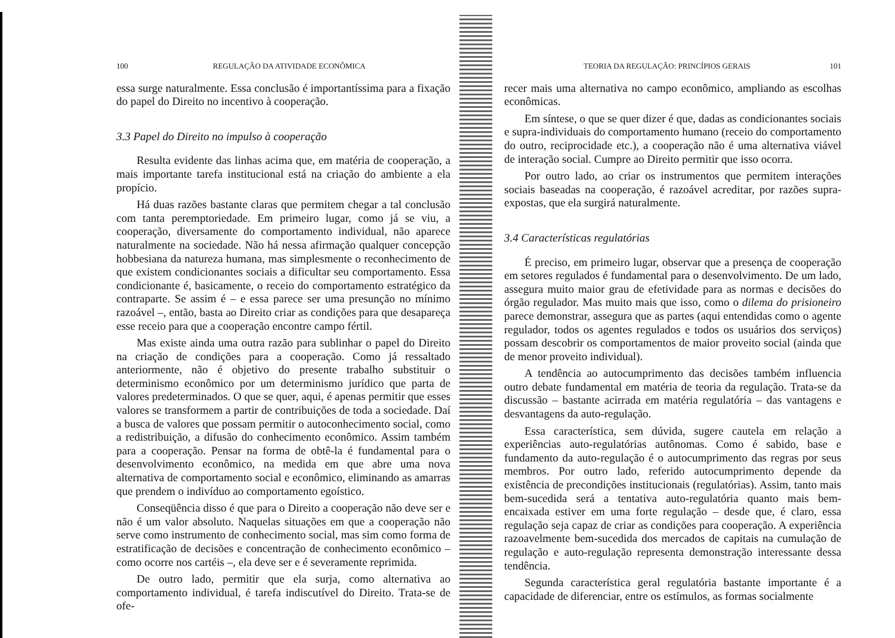100 REGULAÇÃO DA ATIVIDADE ECONÔMICA
essa surge naturalmente. Essa conclusão é importantíssima para a fixação do papel do Direito no incentivo à cooperação.
3.3 Papel do Direito no impulso à cooperação
Resulta evidente das linhas acima que, em matéria de cooperação, a mais importante tarefa institucional está na criação do ambiente a ela propício.
Há duas razões bastante claras que permitem chegar a tal conclusão com tanta peremptoriedade. Em primeiro lugar, como já se viu, a cooperação, diversamente do comportamento individual, não aparece naturalmente na sociedade. Não há nessa afirmação qualquer concepção hobbesiana da natureza humana, mas simplesmente o reconhecimento de que existem condicionantes sociais a dificultar seu comportamento. Essa condicionante é, basicamente, o receio do comportamento estratégico da contraparte. Se assim é – e essa parece ser uma presunção no mínimo razoável –, então, basta ao Direito criar as condições para que desapareça esse receio para que a cooperação encontre campo fértil.
Mas existe ainda uma outra razão para sublinhar o papel do Direito na criação de condições para a cooperação. Como já ressaltado anteriormente, não é objetivo do presente trabalho substituir o determinismo econômico por um determinismo jurídico que parta de valores predeterminados. O que se quer, aqui, é apenas permitir que esses valores se transformem a partir de contribuições de toda a sociedade. Daí a busca de valores que possam permitir o autoconhecimento social, como a redistribuição, a difusão do conhecimento econômico. Assim também para a cooperação. Pensar na forma de obtê-la é fundamental para o desenvolvimento econômico, na medida em que abre uma nova alternativa de comportamento social e econômico, eliminando as amarras que prendem o indivíduo ao comportamento egoístico.
Conseqüência disso é que para o Direito a cooperação não deve ser e não é um valor absoluto. Naquelas situações em que a cooperação não serve como instrumento de conhecimento social, mas sim como forma de estratificação de decisões e concentração de conhecimento econômico – como ocorre nos cartéis –, ela deve ser e é severamente reprimida.
De outro lado, permitir que ela surja, como alternativa ao comportamento individual, é tarefa indiscutível do Direito. Trata-se de ofe-
TEORIA DA REGULAÇÃO: PRINCÍPIOS GERAIS 101
recer mais uma alternativa no campo econômico, ampliando as escolhas econômicas.
Em síntese, o que se quer dizer é que, dadas as condicionantes sociais e supra-individuais do comportamento humano (receio do comportamento do outro, reciprocidade etc.), a cooperação não é uma alternativa viável de interação social. Cumpre ao Direito permitir que isso ocorra.
Por outro lado, ao criar os instrumentos que permitem interações sociais baseadas na cooperação, é razoável acreditar, por razões supra-expostas, que ela surgirá naturalmente.
3.4 Características regulatórias
É preciso, em primeiro lugar, observar que a presença de cooperação em setores regulados é fundamental para o desenvolvimento. De um lado, assegura muito maior grau de efetividade para as normas e decisões do órgão regulador. Mas muito mais que isso, como o dilema do prisioneiro parece demonstrar, assegura que as partes (aqui entendidas como o agente regulador, todos os agentes regulados e todos os usuários dos serviços) possam descobrir os comportamentos de maior proveito social (ainda que de menor proveito individual).
A tendência ao autocumprimento das decisões também influencia outro debate fundamental em matéria de teoria da regulação. Trata-se da discussão – bastante acirrada em matéria regulatória – das vantagens e desvantagens da auto-regulação.
Essa característica, sem dúvida, sugere cautela em relação a experiências auto-regulatórias autônomas. Como é sabido, base e fundamento da auto-regulação é o autocumprimento das regras por seus membros. Por outro lado, referido autocumprimento depende da existência de precondições institucionais (regulatórias). Assim, tanto mais bem-sucedida será a tentativa auto-regulatória quanto mais bem-encaixada estiver em uma forte regulação – desde que, é claro, essa regulação seja capaz de criar as condições para cooperação. A experiência razoavelmente bem-sucedida dos mercados de capitais na cumulação de regulação e auto-regulação representa demonstração interessante dessa tendência.
Segunda característica geral regulatória bastante importante é a capacidade de diferenciar, entre os estímulos, as formas socialmente